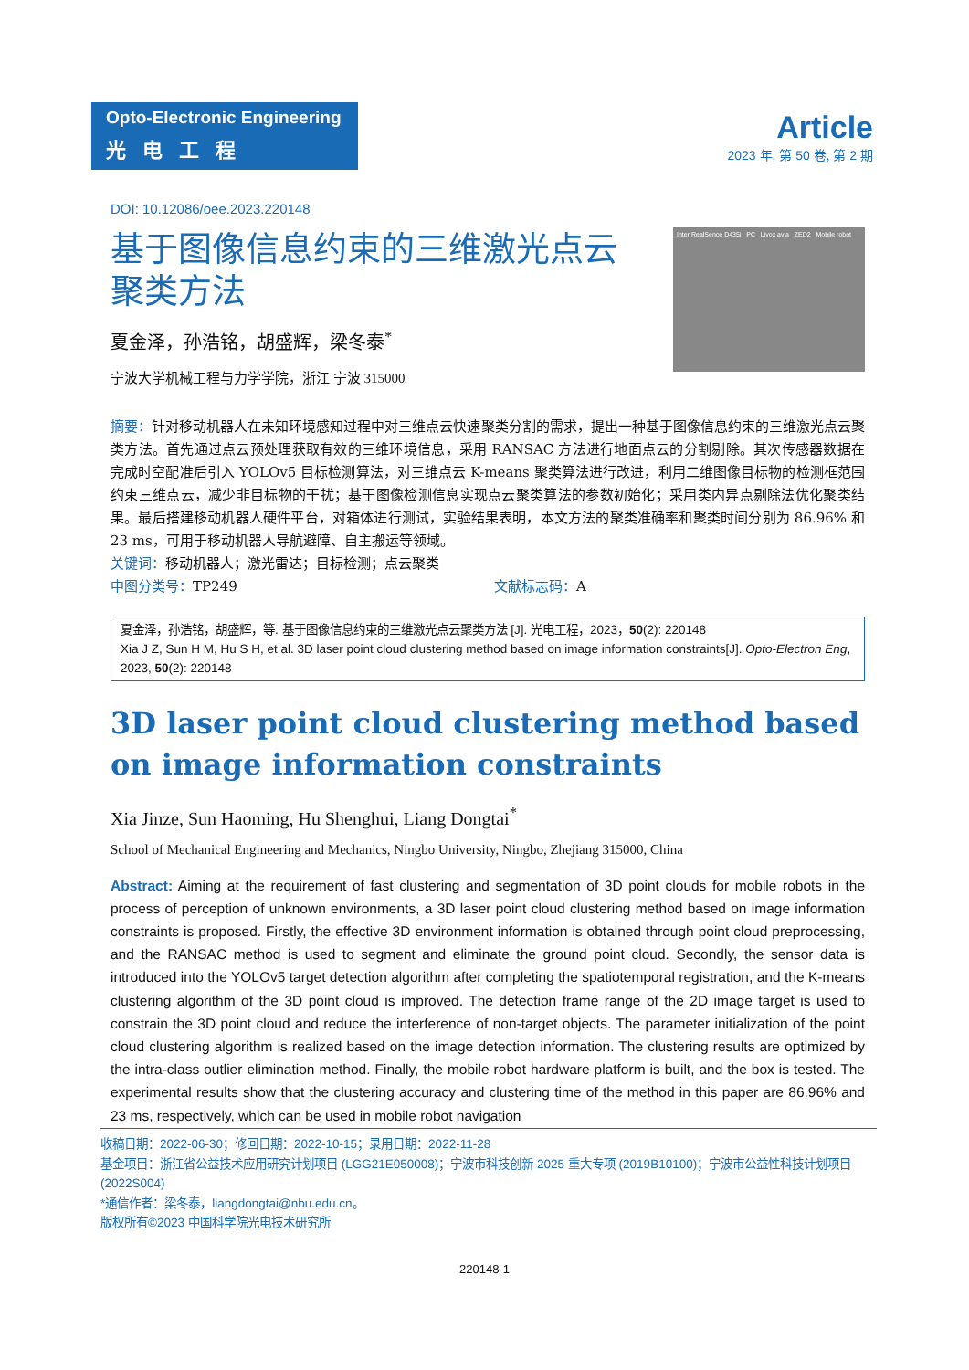Opto-Electronic Engineering
光电工程
Article
2023 年, 第 50 卷, 第 2 期
DOI: 10.12086/oee.2023.220148
Inter RealSence D435i PC Livox avia ZED2 Mobile robot
基于图像信息约束的三维激光点云聚类方法
夏金泽，孙浩铭，胡盛辉，梁冬泰<sup>*</sup>
宁波大学机械工程与力学学院，浙江 宁波 315000
摘要：针对移动机器人在未知环境感知过程中对三维点云快速聚类分割的需求，提出一种基于图像信息约束的三维激光点云聚类方法。首先通过点云预处理获取有效的三维环境信息，采用 RANSAC 方法进行地面点云的分割剔除。其次传感器数据在完成时空配准后引入 YOLOv5 目标检测算法，对三维点云 K-means 聚类算法进行改进，利用二维图像目标物的检测框范围约束三维点云，减少非目标物的干扰；基于图像检测信息实现点云聚类算法的参数初始化；采用类内异点剔除法优化聚类结果。最后搭建移动机器人硬件平台，对箱体进行测试，实验结果表明，本文方法的聚类准确率和聚类时间分别为 86.96% 和 23 ms，可用于移动机器人导航避障、自主搬运等领域。
关键词：移动机器人；激光雷达；目标检测；点云聚类
中图分类号：TP249 文献标志码：A
夏金泽，孙浩铭，胡盛辉，等. 基于图像信息约束的三维激光点云聚类方法 [J]. 光电工程，2023，50(2): 220148
Xia J Z, Sun H M, Hu S H, et al. 3D laser point cloud clustering method based on image information constraints[J]. Opto-Electron Eng, 2023, 50(2): 220148
3D laser point cloud clustering method based on image information constraints
Xia Jinze, Sun Haoming, Hu Shenghui, Liang Dongtai<sup>*</sup>
School of Mechanical Engineering and Mechanics, Ningbo University, Ningbo, Zhejiang 315000, China
Abstract: Aiming at the requirement of fast clustering and segmentation of 3D point clouds for mobile robots in the process of perception of unknown environments, a 3D laser point cloud clustering method based on image information constraints is proposed. Firstly, the effective 3D environment information is obtained through point cloud preprocessing, and the RANSAC method is used to segment and eliminate the ground point cloud. Secondly, the sensor data is introduced into the YOLOv5 target detection algorithm after completing the spatiotemporal registration, and the K-means clustering algorithm of the 3D point cloud is improved. The detection frame range of the 2D image target is used to constrain the 3D point cloud and reduce the interference of non-target objects. The parameter initialization of the point cloud clustering algorithm is realized based on the image detection information. The clustering results are optimized by the intra-class outlier elimination method. Finally, the mobile robot hardware platform is built, and the box is tested. The experimental results show that the clustering accuracy and clustering time of the method in this paper are 86.96% and 23 ms, respectively, which can be used in mobile robot navigation
收稿日期：2022-06-30；修回日期：2022-10-15；录用日期：2022-11-28
基金项目：浙江省公益技术应用研究计划项目 (LGG21E050008)；宁波市科技创新 2025 重大专项 (2019B10100)；宁波市公益性科技计划项目 (2022S004)
*通信作者：梁冬泰，liangdongtai@nbu.edu.cn。
版权所有©2023 中国科学院光电技术研究所
220148-1